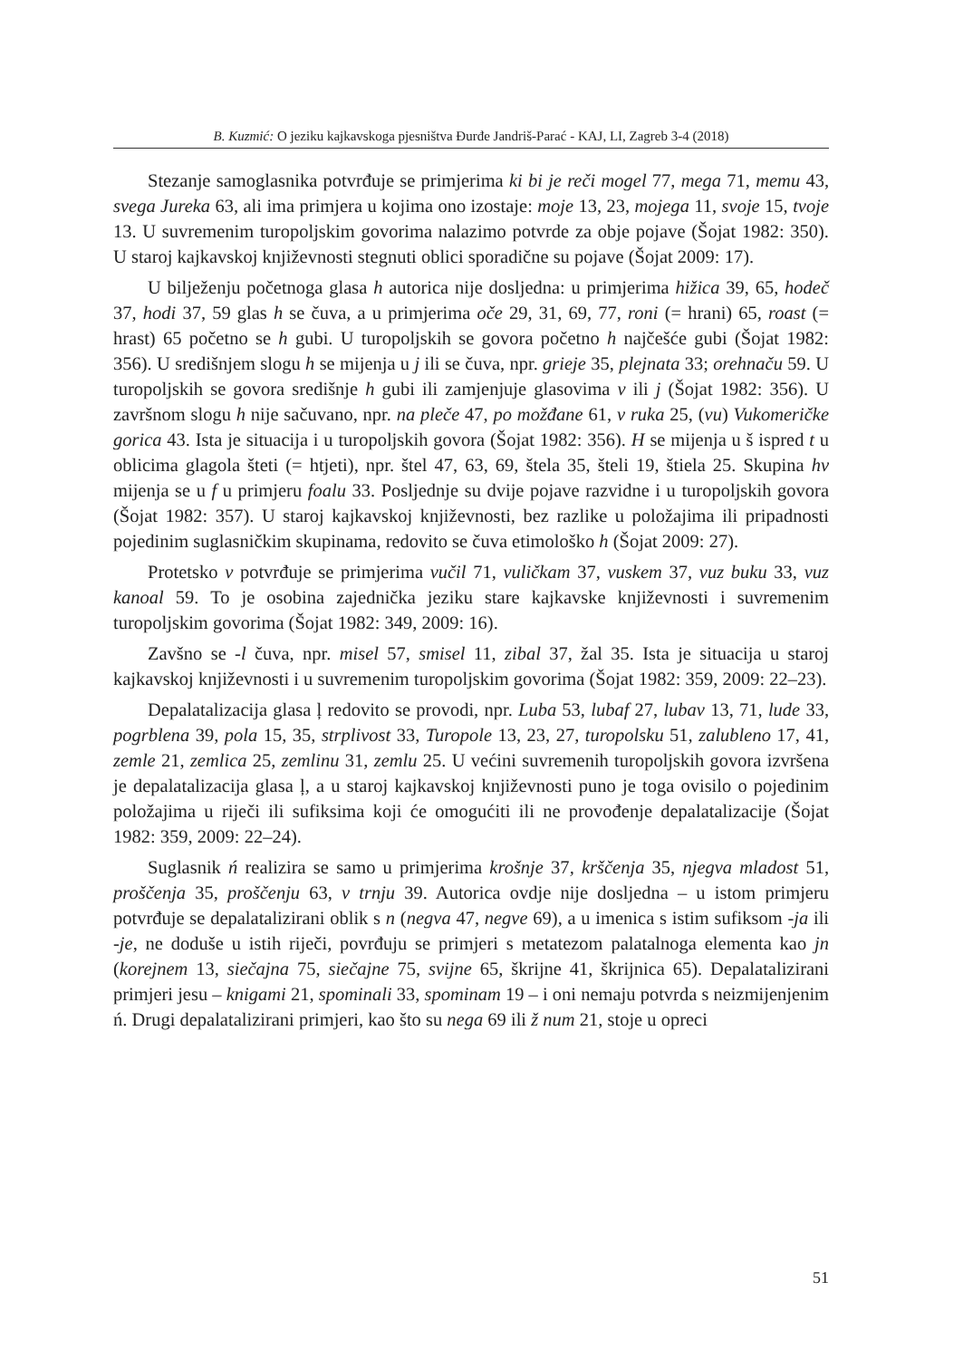B. Kuzmić: O jeziku kajkavskoga pjesništva Đurđe Jandriš-Parać - KAJ, LI, Zagreb 3-4 (2018)
Stezanje samoglasnika potvrđuje se primjerima ki bi je reči mogel 77, mega 71, memu 43, svega Jureka 63, ali ima primjera u kojima ono izostaje: moje 13, 23, mojega 11, svoje 15, tvoje 13. U suvremenim turopoljskim govorima nalazimo potvrde za obje pojave (Šojat 1982: 350). U staroj kajkavskoj književnosti stegnuti oblici sporadične su pojave (Šojat 2009: 17).
U bilježenju početnoga glasa h autorica nije dosljedna: u primjerima hižica 39, 65, hodeč 37, hodi 37, 59 glas h se čuva, a u primjerima oče 29, 31, 69, 77, roni (= hrani) 65, roast (= hrast) 65 početno se h gubi. U turopoljskih se govora početno h najčešće gubi (Šojat 1982: 356). U središnjem slogu h se mijenja u j ili se čuva, npr. grieje 35, plejnata 33; orehnaču 59. U turopoljskih se govora središnje h gubi ili zamjenjuje glasovima v ili j (Šojat 1982: 356). U završnom slogu h nije sačuvano, npr. na pleče 47, po možđane 61, v ruka 25, (vu) Vukomeričke gorica 43. Ista je situacija i u turopoljskih govora (Šojat 1982: 356). H se mijenja u š ispred t u oblicima glagola šteti (= htjeti), npr. štel 47, 63, 69, štela 35, šteli 19, štiela 25. Skupina hv mijenja se u f u primjeru foalu 33. Posljednje su dvije pojave razvidne i u turopoljskih govora (Šojat 1982: 357). U staroj kajkavskoj književnosti, bez razlike u položajima ili pripadnosti pojedinim suglasničkim skupinama, redovito se čuva etimološko h (Šojat 2009: 27).
Protetsko v potvrđuje se primjerima vučil 71, vuličkam 37, vuskem 37, vuz buku 33, vuz kanoal 59. To je osobina zajednička jeziku stare kajkavske književnosti i suvremenim turopoljskim govorima (Šojat 1982: 349, 2009: 16).
Zavšno se -l čuva, npr. misel 57, smisel 11, zibal 37, žal 35. Ista je situacija u staroj kajkavskoj književnosti i u suvremenim turopoljskim govorima (Šojat 1982: 359, 2009: 22–23).
Depalatalizacija glasa ļ redovito se provodi, npr. Luba 53, lubaf 27, lubav 13, 71, lude 33, pogrblena 39, pola 15, 35, strplivost 33, Turopole 13, 23, 27, turopolsku 51, zalubleno 17, 41, zemle 21, zemlica 25, zemlinu 31, zemlu 25. U većini suvremenih turopoljskih govora izvršena je depalatalizacija glasa ļ, a u staroj kajkavskoj književnosti puno je toga ovisilo o pojedinim položajima u riječi ili sufiksima koji će omogućiti ili ne provođenje depalatalizacije (Šojat 1982: 359, 2009: 22–24).
Suglasnik ń realizira se samo u primjerima krošnje 37, krščenja 35, njegva mladost 51, proščenja 35, proščenju 63, v trnju 39. Autorica ovdje nije dosljedna – u istom primjeru potvrđuje se depalatalizirani oblik s n (negva 47, negve 69), a u imenica s istim sufiksom -ja ili -je, ne doduše u istih riječi, povrđuju se primjeri s metatezom palatalnoga elementa kao jn (korejnem 13, siečajna 75, siečajne 75, svijne 65, škrijne 41, škrijnica 65). Depalatalizirani primjeri jesu – knigami 21, spominali 33, spominam 19 – i oni nemaju potvrda s neizmijenjenim ń. Drugi depalatalizirani primjeri, kao što su nega 69 ili ž num 21, stoje u opreci
51